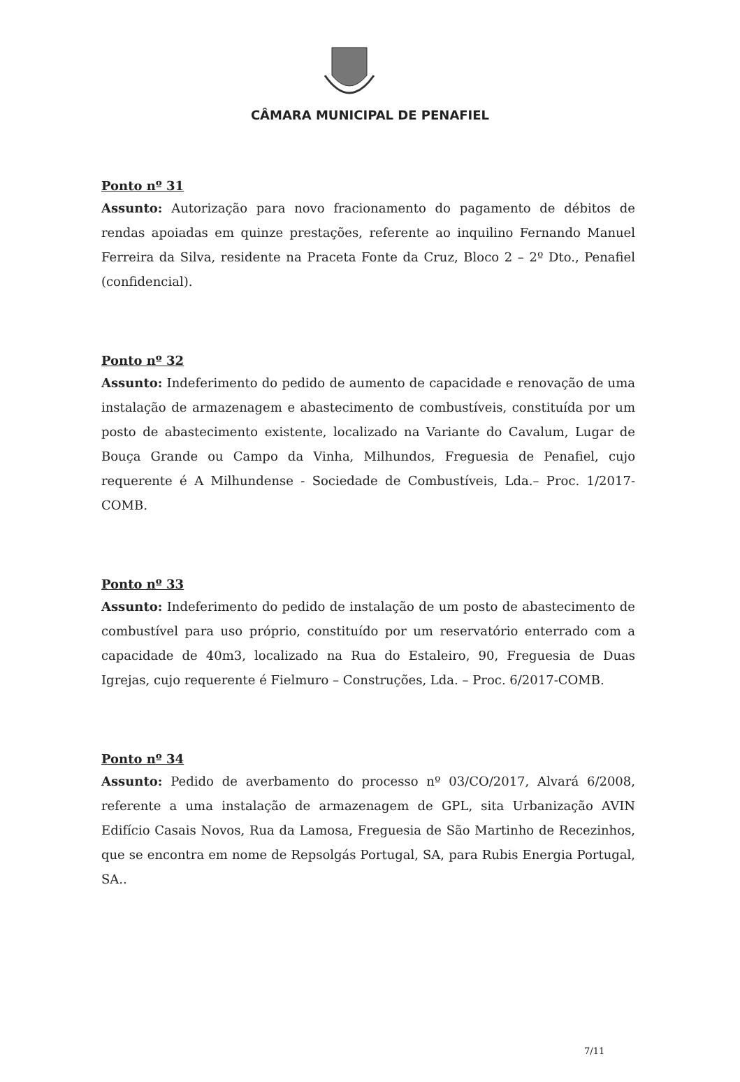CÂMARA MUNICIPAL DE PENAFIEL
Ponto nº 31
Assunto: Autorização para novo fracionamento do pagamento de débitos de rendas apoiadas em quinze prestações, referente ao inquilino Fernando Manuel Ferreira da Silva, residente na Praceta Fonte da Cruz, Bloco 2 – 2º Dto., Penafiel (confidencial).
Ponto nº 32
Assunto: Indeferimento do pedido de aumento de capacidade e renovação de uma instalação de armazenagem e abastecimento de combustíveis, constituída por um posto de abastecimento existente, localizado na Variante do Cavalum, Lugar de Bouça Grande ou Campo da Vinha, Milhundos, Freguesia de Penafiel, cujo requerente é A Milhundense - Sociedade de Combustíveis, Lda.– Proc. 1/2017-COMB.
Ponto nº 33
Assunto: Indeferimento do pedido de instalação de um posto de abastecimento de combustível para uso próprio, constituído por um reservatório enterrado com a capacidade de 40m3, localizado na Rua do Estaleiro, 90, Freguesia de Duas Igrejas, cujo requerente é Fielmuro – Construções, Lda. – Proc. 6/2017-COMB.
Ponto nº 34
Assunto: Pedido de averbamento do processo nº 03/CO/2017, Alvará 6/2008, referente a uma instalação de armazenagem de GPL, sita Urbanização AVIN Edifício Casais Novos, Rua da Lamosa, Freguesia de São Martinho de Recezinhos, que se encontra em nome de Repsolgás Portugal, SA, para Rubis Energia Portugal, SA..
7/11